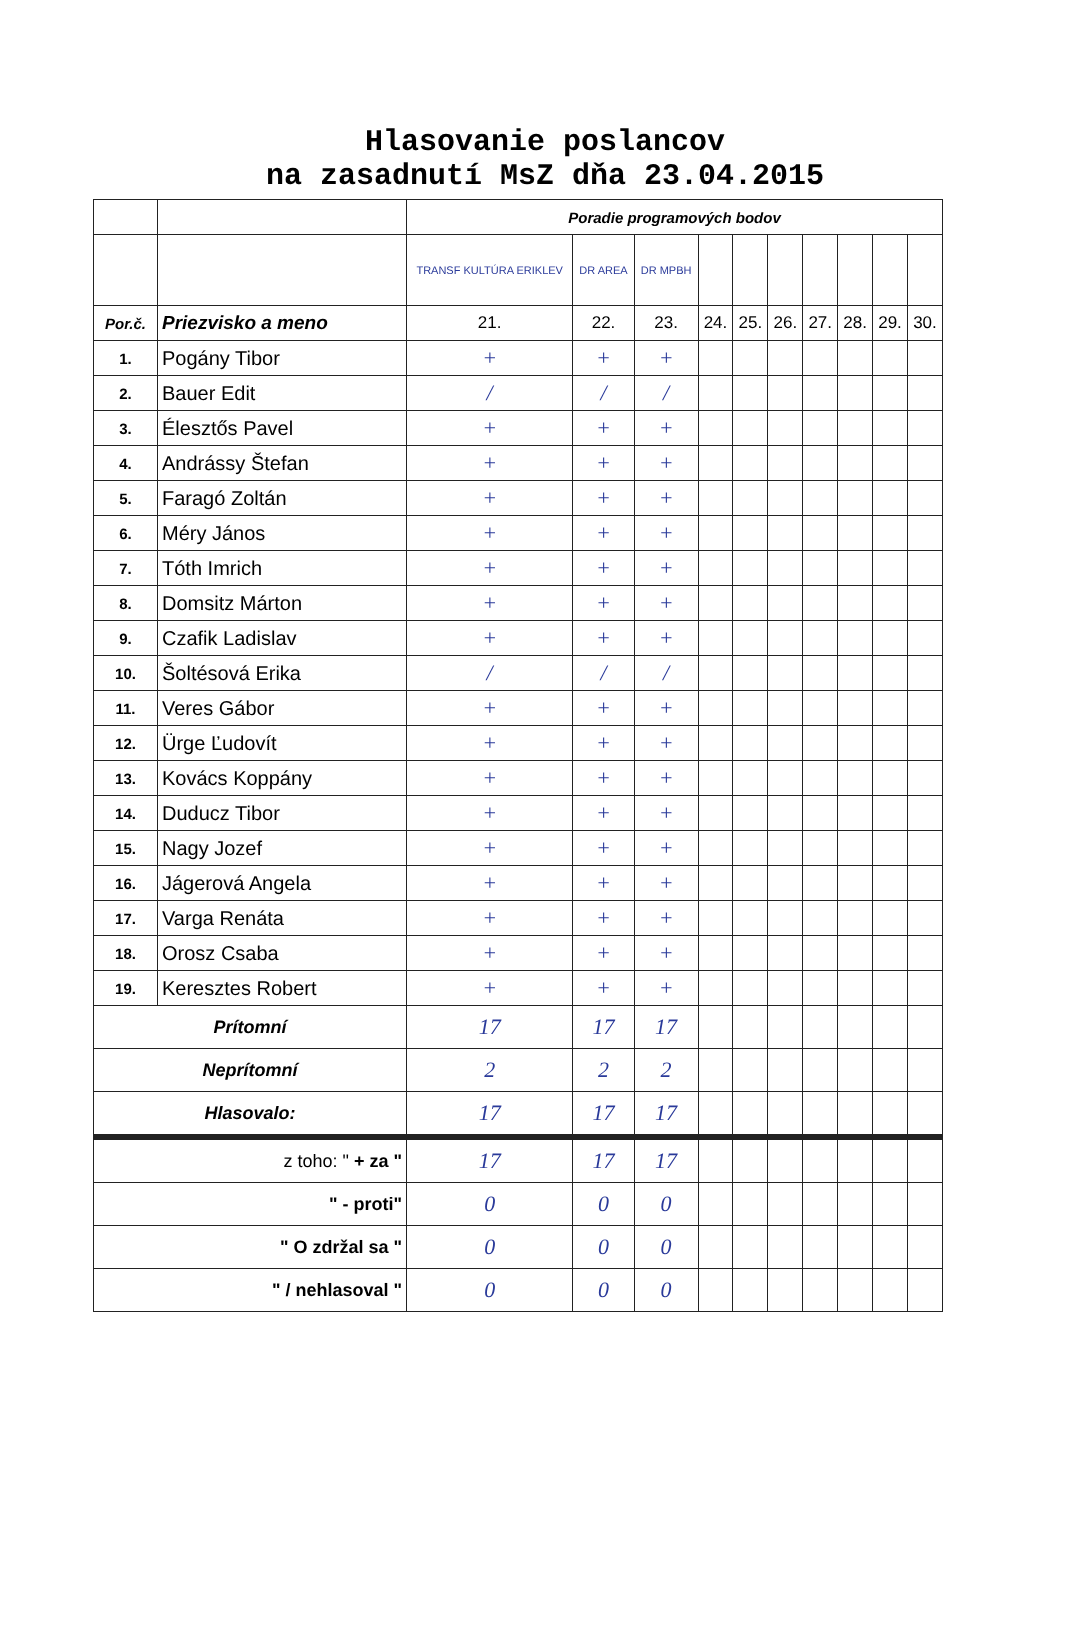Hlasovanie poslancov
na zasadnutí MsZ dňa 23.04.2015
| | | Poradie programových bodov | | | | | | | | | |
| | | TRANSF KULTÚRA ERIKLEV | DR AREA | DR MPBH | | | | | | | |
| Por.č. | Priezvisko a meno | 21. | 22. | 23. | 24. | 25. | 26. | 27. | 28. | 29. | 30. |
| 1. | Pogány Tibor | + | + | + | | | | | | | |
| 2. | Bauer Edit | / | / | / | | | | | | | |
| 3. | Élesztős Pavel | + | + | + | | | | | | | |
| 4. | Andrássy Štefan | + | + | + | | | | | | | |
| 5. | Faragó Zoltán | + | + | + | | | | | | | |
| 6. | Méry János | + | + | + | | | | | | | |
| 7. | Tóth Imrich | + | + | + | | | | | | | |
| 8. | Domsitz Márton | + | + | + | | | | | | | |
| 9. | Czafik Ladislav | + | + | + | | | | | | | |
| 10. | Šoltésová Erika | / | / | / | | | | | | | |
| 11. | Veres Gábor | + | + | + | | | | | | | |
| 12. | Ürge Ľudovít | + | + | + | | | | | | | |
| 13. | Kovács Koppány | + | + | + | | | | | | | |
| 14. | Duducz Tibor | + | + | + | | | | | | | |
| 15. | Nagy Jozef | + | + | + | | | | | | | |
| 16. | Jágerová Angela | + | + | + | | | | | | | |
| 17. | Varga Renáta | + | + | + | | | | | | | |
| 18. | Orosz Csaba | + | + | + | | | | | | | |
| 19. | Keresztes Robert | + | + | + | | | | | | | |
| Prítomní | | 17 | 17 | 17 | | | | | | | |
| Neprítomní | | 2 | 2 | 2 | | | | | | | |
| Hlasovalo: | | 17 | 17 | 17 | | | | | | | |
| z toho: " + za " | | 17 | 17 | 17 | | | | | | | |
| " - proti" | | 0 | 0 | 0 | | | | | | | |
| " O zdržal sa " | | 0 | 0 | 0 | | | | | | | |
| " / nehlasoval " | | 0 | 0 | 0 | | | | | | | |